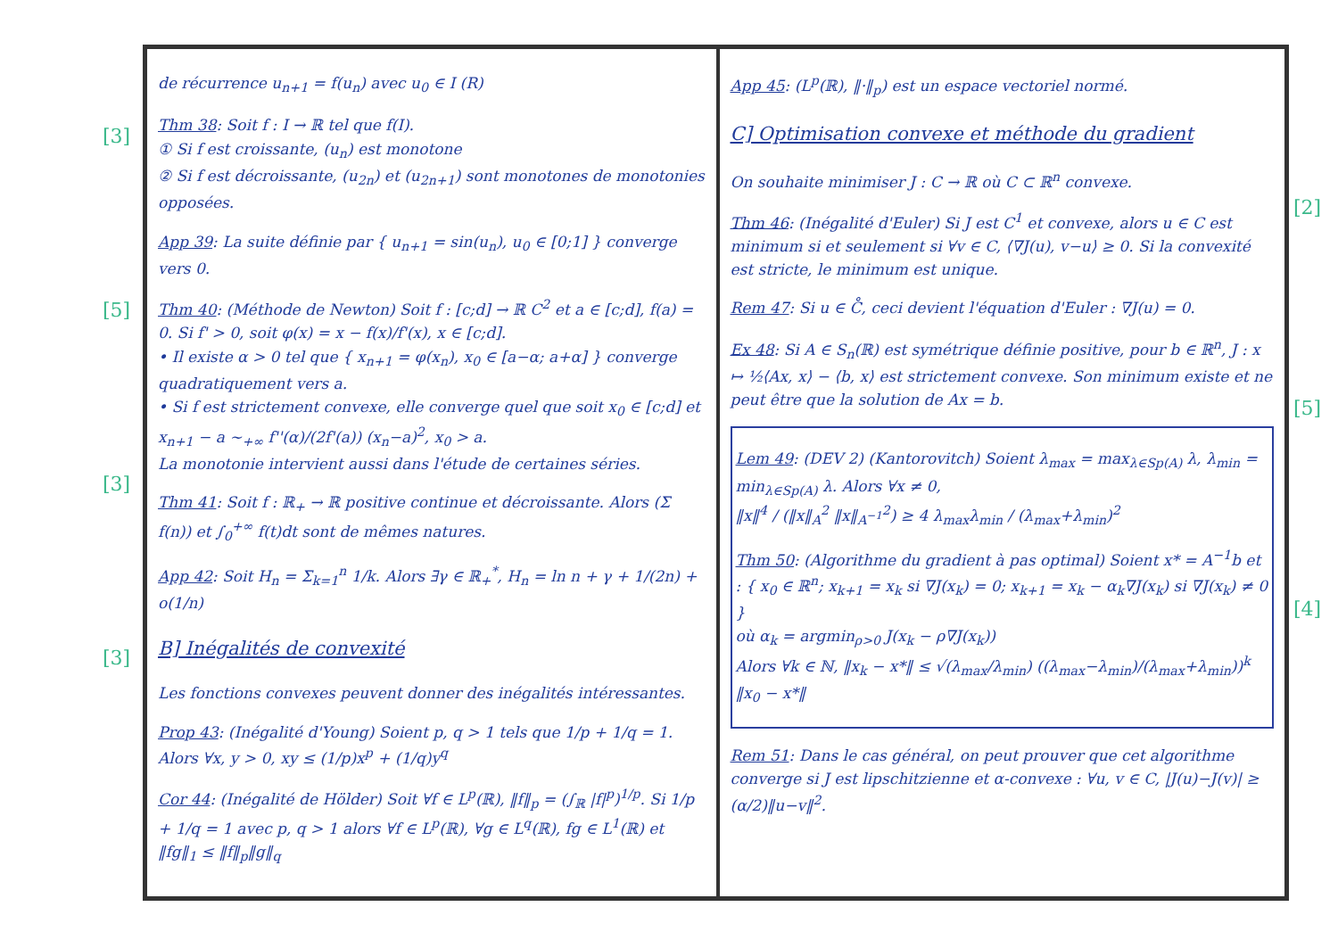[3]
[5]
[3]
[3]
[2]
[5]
[4]
de récurrence u<sub>n+1</sub> = f(u<sub>n</sub>) avec u<sub>0</sub> ∈ I (R)
Thm 38: Soit f : I → ℝ tel que f(I).
① Si f est croissante, (u<sub>n</sub>) est monotone
② Si f est décroissante, (u<sub>2n</sub>) et (u<sub>2n+1</sub>) sont monotones de monotonies opposées.
App 39: La suite définie par { u<sub>n+1</sub> = sin(u<sub>n</sub>), u<sub>0</sub> ∈ [0;1] } converge vers 0.
Thm 40: (Méthode de Newton) Soit f : [c;d] → ℝ C<sup>2</sup> et a ∈ [c;d], f(a) = 0. Si f' > 0, soit φ(x) = x − f(x)/f'(x), x ∈ [c;d].
• Il existe α > 0 tel que { x<sub>n+1</sub> = φ(x<sub>n</sub>), x<sub>0</sub> ∈ [a−α; a+α] } converge quadratiquement vers a.
• Si f est strictement convexe, elle converge quel que soit x<sub>0</sub> ∈ [c;d] et x<sub>n+1</sub> − a ∼<sub>+∞</sub> f''(α)/(2f'(a)) (x<sub>n</sub>−a)<sup>2</sup>, x<sub>0</sub> > a.
La monotonie intervient aussi dans l'étude de certaines séries.
Thm 41: Soit f : ℝ<sub>+</sub> → ℝ positive continue et décroissante. Alors (Σ f(n)) et ∫<sub>0</sub><sup>+∞</sup> f(t)dt sont de mêmes natures.
App 42: Soit H<sub>n</sub> = Σ<sub>k=1</sub><sup>n</sup> 1/k. Alors ∃γ ∈ ℝ<sub>+</sub><sup>*</sup>, H<sub>n</sub> = ln n + γ + 1/(2n) + o(1/n)
B] Inégalités de convexité
Les fonctions convexes peuvent donner des inégalités intéressantes.
Prop 43: (Inégalité d'Young) Soient p, q > 1 tels que 1/p + 1/q = 1. Alors ∀x, y > 0, xy ≤ (1/p)x<sup>p</sup> + (1/q)y<sup>q</sup>
Cor 44: (Inégalité de Hölder) Soit ∀f ∈ L<sup>p</sup>(ℝ), ‖f‖<sub>p</sub> = (∫<sub>ℝ</sub> |f|<sup>p</sup>)<sup>1/p</sup>. Si 1/p + 1/q = 1 avec p, q > 1 alors ∀f ∈ L<sup>p</sup>(ℝ), ∀g ∈ L<sup>q</sup>(ℝ), fg ∈ L<sup>1</sup>(ℝ) et ‖fg‖<sub>1</sub> ≤ ‖f‖<sub>p</sub>‖g‖<sub>q</sub>
App 45: (L<sup>p</sup>(ℝ), ‖·‖<sub>p</sub>) est un espace vectoriel normé.
C] Optimisation convexe et méthode du gradient
On souhaite minimiser J : C → ℝ où C ⊂ ℝ<sup>n</sup> convexe.
Thm 46: (Inégalité d'Euler) Si J est C<sup>1</sup> et convexe, alors u ∈ C est minimum si et seulement si ∀v ∈ C, ⟨∇J(u), v−u⟩ ≥ 0. Si la convexité est stricte, le minimum est unique.
Rem 47: Si u ∈ C̊, ceci devient l'équation d'Euler : ∇J(u) = 0.
Ex 48: Si A ∈ S<sub>n</sub>(ℝ) est symétrique définie positive, pour b ∈ ℝ<sup>n</sup>, J : x ↦ ½⟨Ax, x⟩ − ⟨b, x⟩ est strictement convexe. Son minimum existe et ne peut être que la solution de Ax = b.
Lem 49: (DEV 2) (Kantorovitch) Soient λ<sub>max</sub> = max<sub>λ∈Sp(A)</sub> λ, λ<sub>min</sub> = min<sub>λ∈Sp(A)</sub> λ. Alors ∀x ≠ 0,
‖x‖<sup>4</sup> / (‖x‖<sub>A</sub><sup>2</sup> ‖x‖<sub>A<sup>−1</sup></sub><sup>2</sup>) ≥ 4 λ<sub>max</sub>λ<sub>min</sub> / (λ<sub>max</sub>+λ<sub>min</sub>)<sup>2</sup>
Thm 50: (Algorithme du gradient à pas optimal) Soient x* = A<sup>−1</sup>b et : { x<sub>0</sub> ∈ ℝ<sup>n</sup>; x<sub>k+1</sub> = x<sub>k</sub> si ∇J(x<sub>k</sub>) = 0; x<sub>k+1</sub> = x<sub>k</sub> − α<sub>k</sub>∇J(x<sub>k</sub>) si ∇J(x<sub>k</sub>) ≠ 0 }
où α<sub>k</sub> = argmin<sub>ρ>0</sub> J(x<sub>k</sub> − ρ∇J(x<sub>k</sub>))
Alors ∀k ∈ ℕ, ‖x<sub>k</sub> − x*‖ ≤ √(λ<sub>max</sub>/λ<sub>min</sub>) ((λ<sub>max</sub>−λ<sub>min</sub>)/(λ<sub>max</sub>+λ<sub>min</sub>))<sup>k</sup> ‖x<sub>0</sub> − x*‖
Rem 51: Dans le cas général, on peut prouver que cet algorithme converge si J est lipschitzienne et α-convexe : ∀u, v ∈ C, |J(u)−J(v)| ≥ (α/2)‖u−v‖<sup>2</sup>.